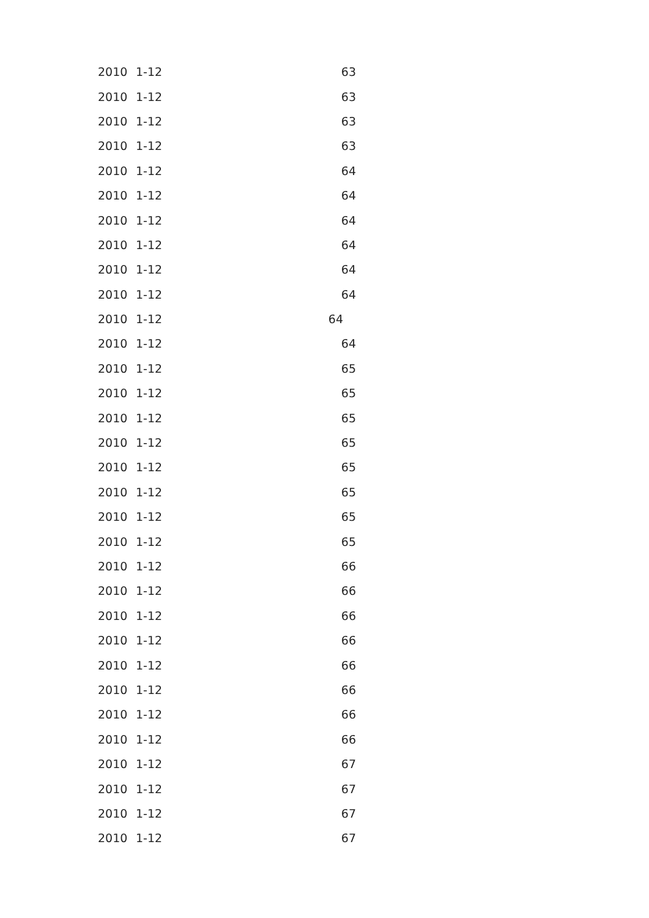2010 1-12 63
2010 1-12 63
2010 1-12 63
2010 1-12 63
2010 1-12 64
2010 1-12 64
2010 1-12 64
2010 1-12 64
2010 1-12 64
2010 1-12 64
2010 1-12 64
2010 1-12 64
2010 1-12 65
2010 1-12 65
2010 1-12 65
2010 1-12 65
2010 1-12 65
2010 1-12 65
2010 1-12 65
2010 1-12 65
2010 1-12 66
2010 1-12 66
2010 1-12 66
2010 1-12 66
2010 1-12 66
2010 1-12 66
2010 1-12 66
2010 1-12 66
2010 1-12 67
2010 1-12 67
2010 1-12 67
2010 1-12 67